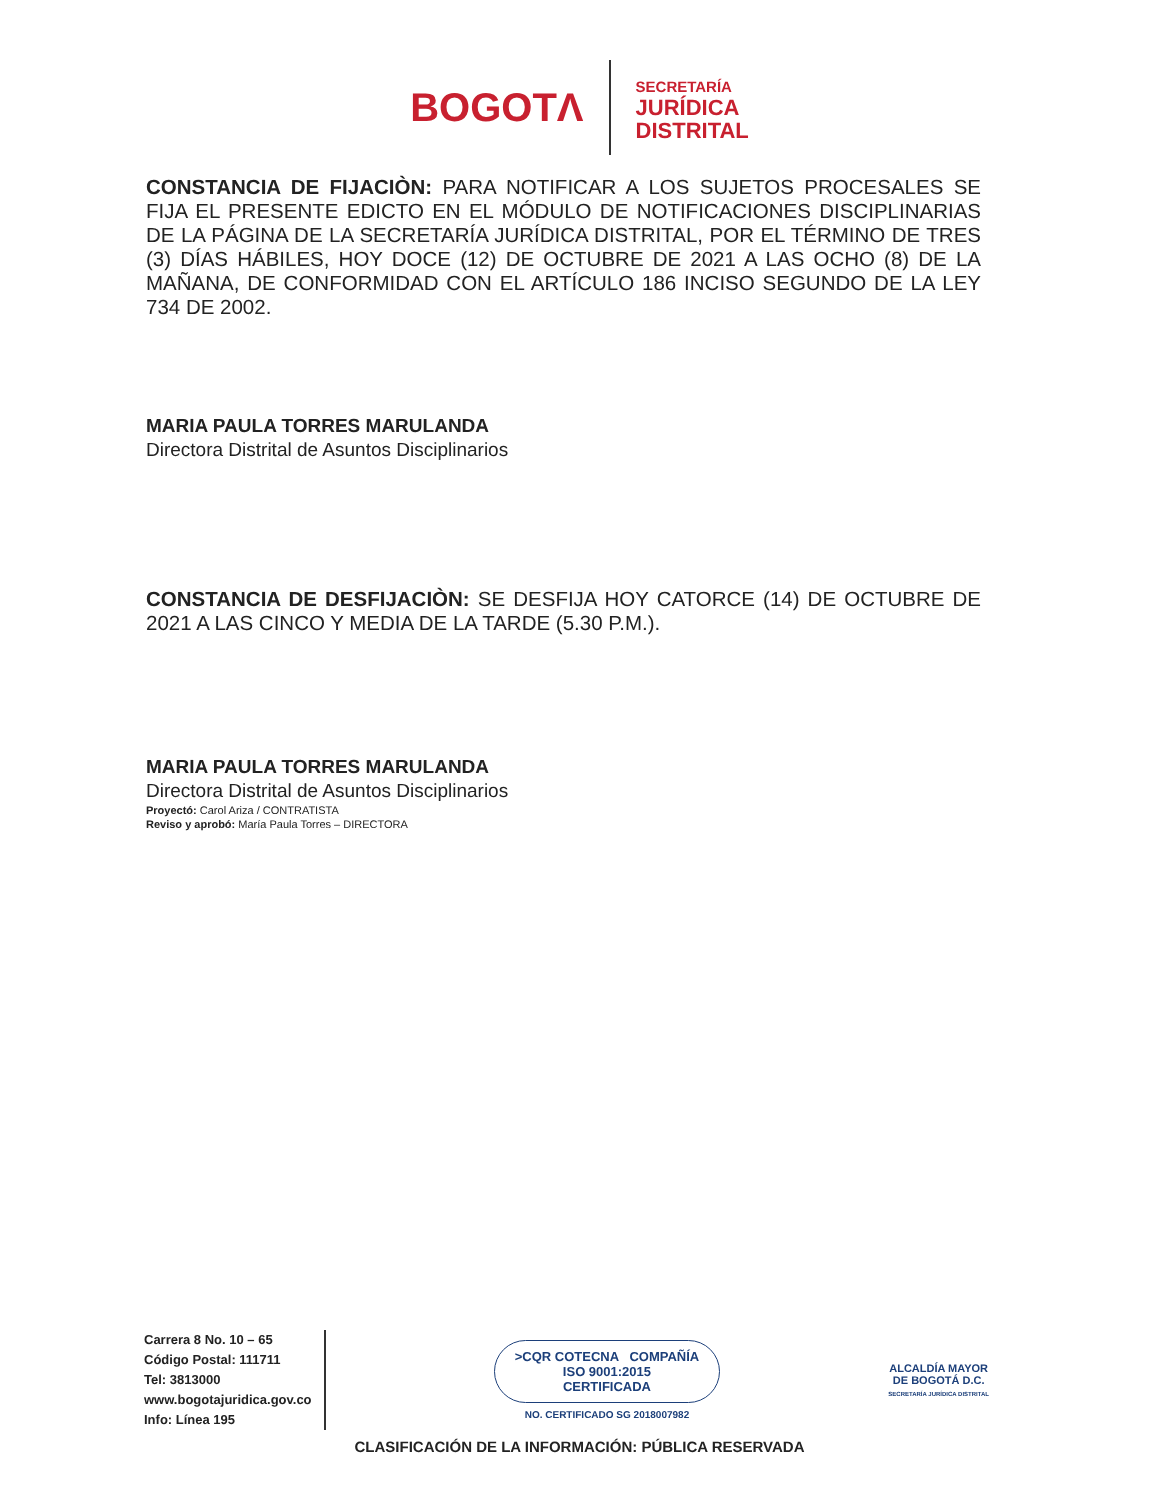BOGOTΛ
SECRETARÍA
JURÍDICA
DISTRITAL
CONSTANCIA DE FIJACIÒN: PARA NOTIFICAR A LOS SUJETOS PROCESALES SE FIJA EL PRESENTE EDICTO EN EL MÓDULO DE NOTIFICACIONES DISCIPLINARIAS DE LA PÁGINA DE LA SECRETARÍA JURÍDICA DISTRITAL, POR EL TÉRMINO DE TRES (3) DÍAS HÁBILES, HOY DOCE (12) DE OCTUBRE DE 2021 A LAS OCHO (8) DE LA MAÑANA, DE CONFORMIDAD CON EL ARTÍCULO 186 INCISO SEGUNDO DE LA LEY 734 DE 2002.
MARIA PAULA TORRES MARULANDA
Directora Distrital de Asuntos Disciplinarios
CONSTANCIA DE DESFIJACIÒN: SE DESFIJA HOY CATORCE (14) DE OCTUBRE DE 2021 A LAS CINCO Y MEDIA DE LA TARDE (5.30 P.M.).
MARIA PAULA TORRES MARULANDA
Directora Distrital de Asuntos Disciplinarios
Proyectó: Carol Ariza / CONTRATISTA
Reviso y aprobó: María Paula Torres – DIRECTORA
Carrera 8 No. 10 – 65
Código Postal: 111711
Tel: 3813000
www.bogotajuridica.gov.co
Info: Línea 195
>CQR COTECNA COMPAÑÍA
ISO 9001:2015
CERTIFICADA
NO. CERTIFICADO SG 2018007982
ALCALDÍA MAYOR
DE BOGOTÁ D.C.
SECRETARÍA JURÍDICA DISTRITAL
CLASIFICACIÓN DE LA INFORMACIÓN: PÚBLICA RESERVADA